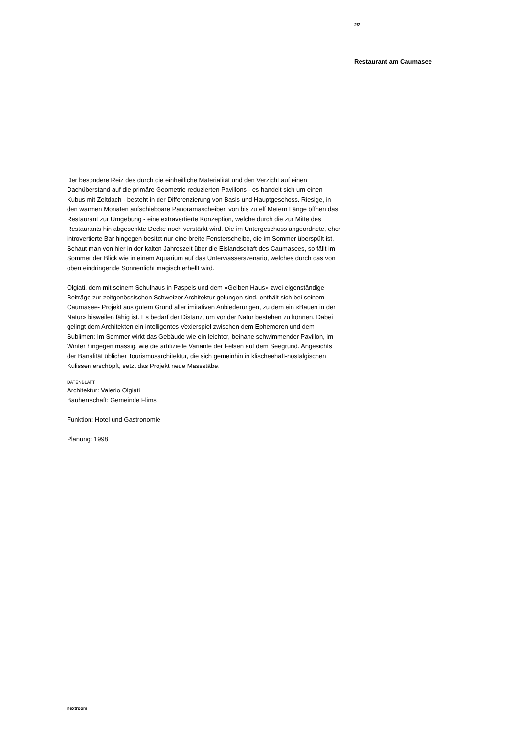2/2
Restaurant am Caumasee
Der besondere Reiz des durch die einheitliche Materialität und den Verzicht auf einen Dachüberstand auf die primäre Geometrie reduzierten Pavillons - es handelt sich um einen Kubus mit Zeltdach - besteht in der Differenzierung von Basis und Hauptgeschoss. Riesige, in den warmen Monaten aufschiebbare Panoramascheiben von bis zu elf Metern Länge öffnen das Restaurant zur Umgebung - eine extravertierte Konzeption, welche durch die zur Mitte des Restaurants hin abgesenkte Decke noch verstärkt wird. Die im Untergeschoss angeordnete, eher introvertierte Bar hingegen besitzt nur eine breite Fensterscheibe, die im Sommer überspült ist. Schaut man von hier in der kalten Jahreszeit über die Eislandschaft des Caumasees, so fällt im Sommer der Blick wie in einem Aquarium auf das Unterwasserszenario, welches durch das von oben eindringende Sonnenlicht magisch erhellt wird.
Olgiati, dem mit seinem Schulhaus in Paspels und dem «Gelben Haus» zwei eigenständige Beiträge zur zeitgenössischen Schweizer Architektur gelungen sind, enthält sich bei seinem Caumasee- Projekt aus gutem Grund aller imitativen Anbiederungen, zu dem ein «Bauen in der Natur» bisweilen fähig ist. Es bedarf der Distanz, um vor der Natur bestehen zu können. Dabei gelingt dem Architekten ein intelligentes Vexierspiel zwischen dem Ephemeren und dem Sublimen: Im Sommer wirkt das Gebäude wie ein leichter, beinahe schwimmender Pavillon, im Winter hingegen massig, wie die artifizielle Variante der Felsen auf dem Seegrund. Angesichts der Banalität üblicher Tourismusarchitektur, die sich gemeinhin in klischeehaft-nostalgischen Kulissen erschöpft, setzt das Projekt neue Massstäbe.
DATENBLATT
Architektur: Valerio Olgiati
Bauherrschaft: Gemeinde Flims
Funktion: Hotel und Gastronomie
Planung: 1998
nextroom